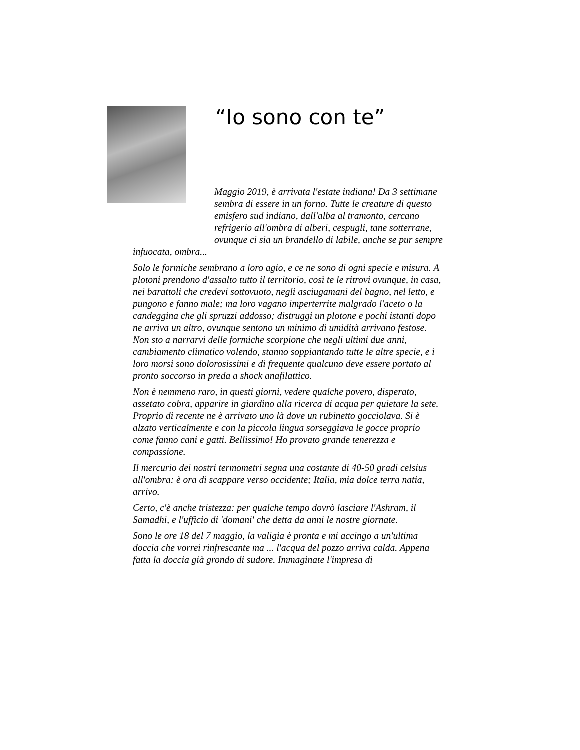“Io sono con te”
Maggio 2019, è arrivata l'estate indiana! Da 3 settimane sembra di essere in un forno. Tutte le creature di questo emisfero sud indiano, dall'alba al tramonto, cercano refrigerio all'ombra di alberi, cespugli, tane sotterrane, ovunque ci sia un brandello di labile, anche se pur sempre infuocata, ombra...
Solo le formiche sembrano a loro agio, e ce ne sono di ogni specie e misura. A plotoni prendono d'assalto tutto il territorio, così te le ritrovi ovunque, in casa, nei barattoli che credevi sottovuoto, negli asciugamani del bagno, nel letto, e pungono e fanno male; ma loro vagano imperterrite malgrado l'aceto o la candeggina che gli spruzzi addosso; distruggi un plotone e pochi istanti dopo ne arriva un altro, ovunque sentono un minimo di umidità arrivano festose. Non sto a narrarvi delle formiche scorpione che negli ultimi due anni, cambiamento climatico volendo, stanno soppiantando tutte le altre specie, e i loro morsi sono dolorosissimi e di frequente qualcuno deve essere portato al pronto soccorso in preda a shock anafilattico.
Non è nemmeno raro, in questi giorni, vedere qualche povero, disperato, assetato cobra, apparire in giardino alla ricerca di acqua per quietare la sete. Proprio di recente ne è arrivato uno là dove un rubinetto gocciolava. Si è alzato verticalmente e con la piccola lingua sorseggiava le gocce proprio come fanno cani e gatti. Bellissimo! Ho provato grande tenerezza e compassione.
Il mercurio dei nostri termometri segna una costante di 40-50 gradi celsius all'ombra: è ora di scappare verso occidente; Italia, mia dolce terra natia, arrivo.
Certo, c'è anche tristezza: per qualche tempo dovrò lasciare l'Ashram, il Samadhi, e l'ufficio di 'domani' che detta da anni le nostre giornate.
Sono le ore 18 del 7 maggio, la valigia è pronta e mi accingo a un'ultima doccia che vorrei rinfrescante ma ... l'acqua del pozzo arriva calda. Appena fatta la doccia già grondo di sudore. Immaginate l'impresa di